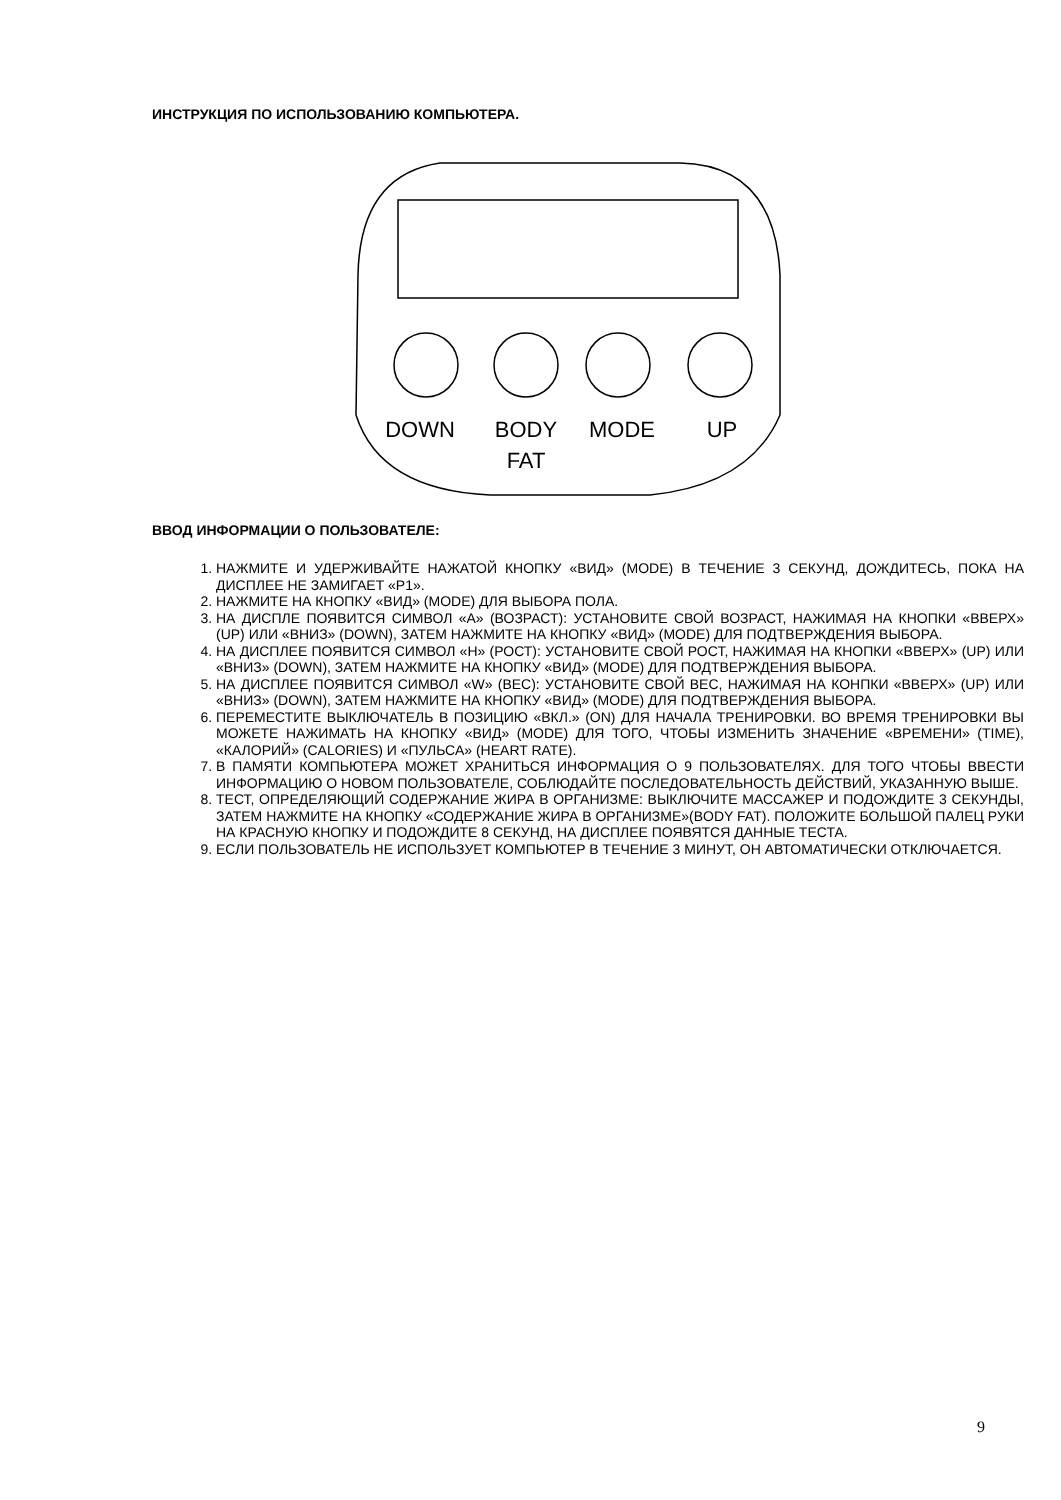ИНСТРУКЦИЯ ПО ИСПОЛЬЗОВАНИЮ КОМПЬЮТЕРА.
DOWN
BODY
MODE
UP
FAT
ВВОД ИНФОРМАЦИИ О ПОЛЬЗОВАТЕЛЕ:
1. НАЖМИТЕ И УДЕРЖИВАЙТЕ НАЖАТОЙ КНОПКУ «ВИД» (MODE) В ТЕЧЕНИЕ 3 СЕКУНД, ДОЖДИТЕСЬ, ПОКА НА ДИСПЛЕЕ НЕ ЗАМИГАЕТ «Р1».
2. НАЖМИТЕ НА КНОПКУ «ВИД» (MODE) ДЛЯ ВЫБОРА ПОЛА.
3. НА ДИСПЛЕ ПОЯВИТСЯ СИМВОЛ «А» (ВОЗРАСТ): УСТАНОВИТЕ СВОЙ ВОЗРАСТ, НАЖИМАЯ НА КНОПКИ «ВВЕРХ» (UP) ИЛИ «ВНИЗ» (DOWN), ЗАТЕМ НАЖМИТЕ НА КНОПКУ «ВИД» (MODE) ДЛЯ ПОДТВЕРЖДЕНИЯ ВЫБОРА.
4. НА ДИСПЛЕЕ ПОЯВИТСЯ СИМВОЛ «Н» (РОСТ): УСТАНОВИТЕ СВОЙ РОСТ, НАЖИМАЯ НА КНОПКИ «ВВЕРХ» (UP) ИЛИ «ВНИЗ» (DOWN), ЗАТЕМ НАЖМИТЕ НА КНОПКУ «ВИД» (MODE) ДЛЯ ПОДТВЕРЖДЕНИЯ ВЫБОРА.
5. НА ДИСПЛЕЕ ПОЯВИТСЯ СИМВОЛ «W» (ВЕС): УСТАНОВИТЕ СВОЙ ВЕС, НАЖИМАЯ НА КОНПКИ «ВВЕРХ» (UP) ИЛИ «ВНИЗ» (DOWN), ЗАТЕМ НАЖМИТЕ НА КНОПКУ «ВИД» (MODE) ДЛЯ ПОДТВЕРЖДЕНИЯ ВЫБОРА.
6. ПЕРЕМЕСТИТЕ ВЫКЛЮЧАТЕЛЬ В ПОЗИЦИЮ «ВКЛ.» (ON) ДЛЯ НАЧАЛА ТРЕНИРОВКИ. ВО ВРЕМЯ ТРЕНИРОВКИ ВЫ МОЖЕТЕ НАЖИМАТЬ НА КНОПКУ «ВИД» (MODE) ДЛЯ ТОГО, ЧТОБЫ ИЗМЕНИТЬ ЗНАЧЕНИЕ «ВРЕМЕНИ» (TIME), «КАЛОРИЙ» (CALORIES) И «ПУЛЬСА» (HEART RATE).
7. В ПАМЯТИ КОМПЬЮТЕРА МОЖЕТ ХРАНИТЬСЯ ИНФОРМАЦИЯ О 9 ПОЛЬЗОВАТЕЛЯХ. ДЛЯ ТОГО ЧТОБЫ ВВЕСТИ ИНФОРМАЦИЮ О НОВОМ ПОЛЬЗОВАТЕЛЕ, СОБЛЮДАЙТЕ ПОСЛЕДОВАТЕЛЬНОСТЬ ДЕЙСТВИЙ, УКАЗАННУЮ ВЫШЕ.
8. ТЕСТ, ОПРЕДЕЛЯЮЩИЙ СОДЕРЖАНИЕ ЖИРА В ОРГАНИЗМЕ: ВЫКЛЮЧИТЕ МАССАЖЕР И ПОДОЖДИТЕ 3 СЕКУНДЫ, ЗАТЕМ НАЖМИТЕ НА КНОПКУ «СОДЕРЖАНИЕ ЖИРА В ОРГАНИЗМЕ»(BODY FAT). ПОЛОЖИТЕ БОЛЬШОЙ ПАЛЕЦ РУКИ НА КРАСНУЮ КНОПКУ И ПОДОЖДИТЕ 8 СЕКУНД, НА ДИСПЛЕЕ ПОЯВЯТСЯ ДАННЫЕ ТЕСТА.
9. ЕСЛИ ПОЛЬЗОВАТЕЛЬ НЕ ИСПОЛЬЗУЕТ КОМПЬЮТЕР В ТЕЧЕНИЕ 3 МИНУТ, ОН АВТОМАТИЧЕСКИ ОТКЛЮЧАЕТСЯ.
9